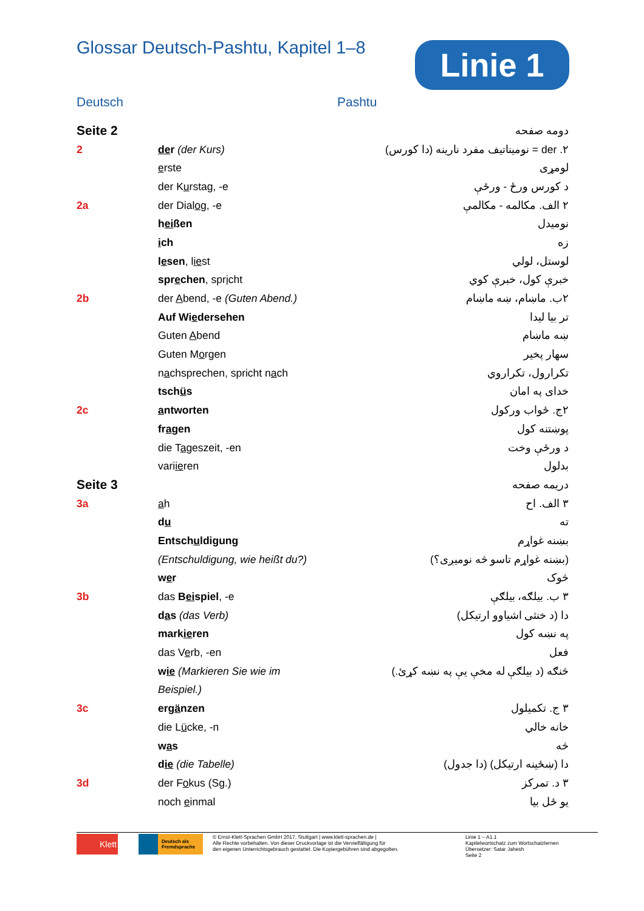Glossar Deutsch-Pashtu, Kapitel 1–8
Linie 1
Deutsch Pashtu
| Seite 2 | | دومه صفحه |
| 2 | de r (der Kurs) | ۲. der = نومیناتیف مفرد نارینه (دا کورس) |
| | e rste | لومړی |
| | der K u rstag, -e | د کورس ورځ - ورځې |
| 2a | der Dial o g, -e | ۲ الف. مکالمه - مکالمې |
| | h ei ßen | نومیدل |
| | i ch | زه |
| | l e sen , l ie st | لوستل، لولي |
| | spr e chen , spr i cht | خبرې کول، خبرې کوي |
| 2b | der A bend, -e (Guten Abend.) | ۲ب. ماښام، ښه ماښام |
| | Auf Wi e dersehen | تر بیا لیدا |
| | Guten A bend | ښه ماښام |
| | Guten M o rgen | سهار پخیر |
| | n a chsprechen, spricht n a ch | تکرارول، تکراروي |
| | tsch ü s | خدای په امان |
| 2c | a ntworten | ۲ج. ځواب ورکول |
| | fr a gen | پوښتنه کول |
| | die T a geszeit, -en | د ورځې وخت |
| | vari ie ren | بدلول |
| Seite 3 | | دریمه صفحه |
| 3a | a h | ۳ الف. اح |
| | d u | ته |
| | Entsch u ldigung | بښنه غواړم |
| | (Entschuldigung, wie heißt du?) | (بښنه غواړم تاسو څه نومیږی؟) |
| | w e r | څوک |
| 3b | das B ei spiel , -e | ۳ ب. بیلګه، بیلګې |
| | d a s (das Verb) | دا (د خنثی اشیاوو ارتیکل) |
| | mark ie ren | په نښه کول |
| | das V e rb, -en | فعل |
| | w ie (Markieren Sie wie im | څنګه (د بیلګې له مخې یې په نښه کړئ.) |
| | Beispiel.) | |
| 3c | erg ä nzen | ۳ ج. تکمیلول |
| | die L ü cke, -n | خانه خالي |
| | w a s | څه |
| | d ie (die Tabelle) | دا (ښځینه ارتیکل) (دا جدول) |
| 3d | der F o kus (Sg.) | ۳ د. تمرکز |
| | noch e inmal | یو ځل بیا |
Klett
Deutsch als Fremdsprache
© Ernst-Klett-Sprachen GmbH 2017, Stuttgart | www.klett-sprachen.de |
Alle Rechte vorbehalten. Von dieser Druckvorlage ist die Vervielfältigung für
den eigenen Unterrichtsgebrauch gestattet. Die Kopiergebühren sind abgegolten.
Linie 1 – A1.1
Kapitelwortschatz zum Wortschatzlernen
Übersetzer: Satar Jahesh
Seite 2